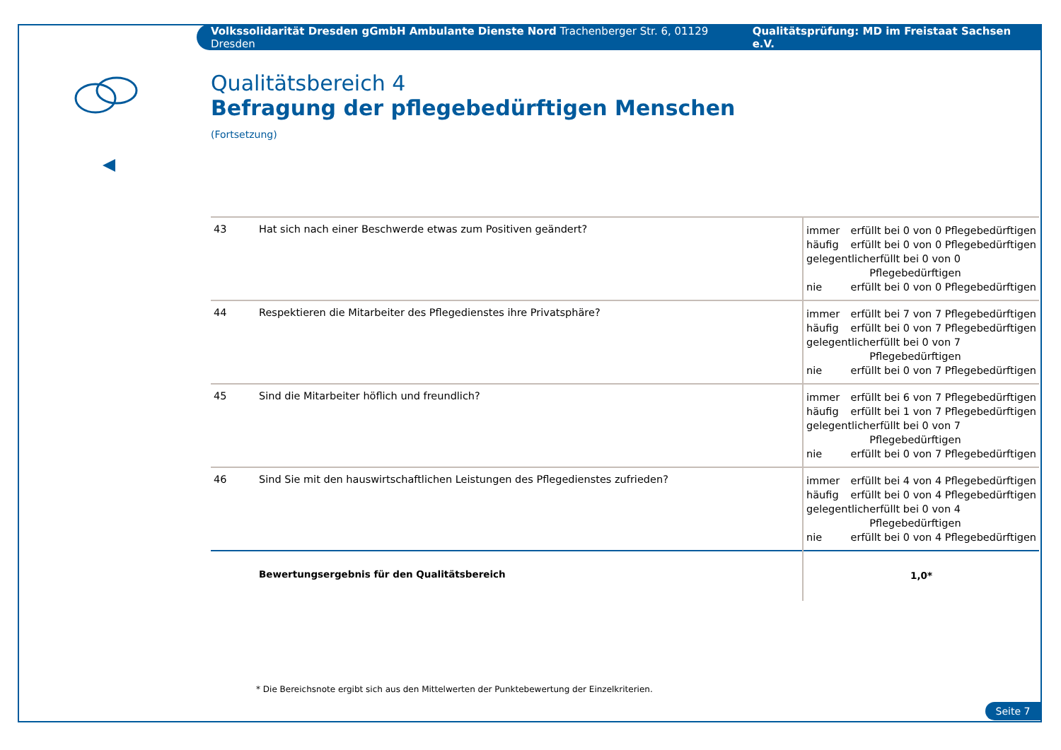Volkssolidarität Dresden gGmbH Ambulante Dienste Nord Trachenberger Str. 6, 01129 Dresden Qualitätsprüfung: MD im Freistaat Sachsen e.V.
Qualitätsbereich 4
Befragung der pflegebedürftigen Menschen
(Fortsetzung)
| 43 | Hat sich nach einer Beschwerde etwas zum Positiven geändert? | immer erfüllt bei 0 von 0 Pflegebedürftigen häufig erfüllt bei 0 von 0 Pflegebedürftigen gelegentlich erfüllt bei 0 von 0 Pflegebedürftigen nie erfüllt bei 0 von 0 Pflegebedürftigen |
| 44 | Respektieren die Mitarbeiter des Pflegedienstes ihre Privatsphäre? | immer erfüllt bei 7 von 7 Pflegebedürftigen häufig erfüllt bei 0 von 7 Pflegebedürftigen gelegentlich erfüllt bei 0 von 7 Pflegebedürftigen nie erfüllt bei 0 von 7 Pflegebedürftigen |
| 45 | Sind die Mitarbeiter höflich und freundlich? | immer erfüllt bei 6 von 7 Pflegebedürftigen häufig erfüllt bei 1 von 7 Pflegebedürftigen gelegentlich erfüllt bei 0 von 7 Pflegebedürftigen nie erfüllt bei 0 von 7 Pflegebedürftigen |
| 46 | Sind Sie mit den hauswirtschaftlichen Leistungen des Pflegedienstes zufrieden? | immer erfüllt bei 4 von 4 Pflegebedürftigen häufig erfüllt bei 0 von 4 Pflegebedürftigen gelegentlich erfüllt bei 0 von 4 Pflegebedürftigen nie erfüllt bei 0 von 4 Pflegebedürftigen |
| | Bewertungsergebnis für den Qualitätsbereich | 1,0* |
* Die Bereichsnote ergibt sich aus den Mittelwerten der Punktebewertung der Einzelkriterien.
Seite 7